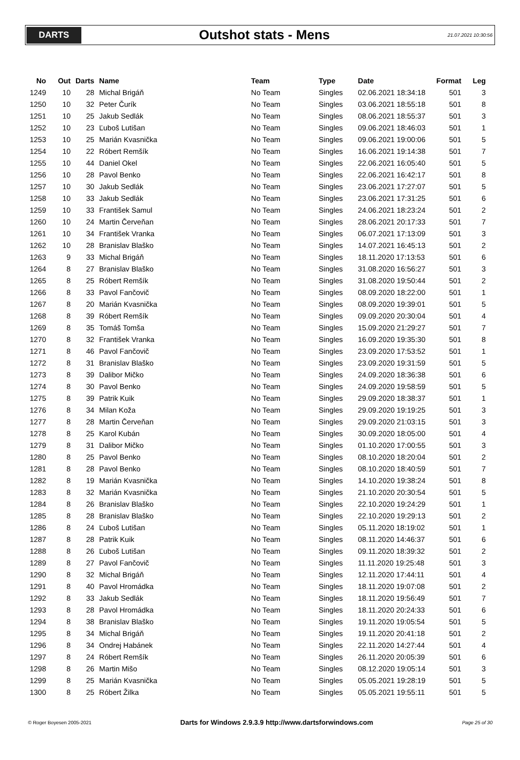DARTS
Outshot stats - Mens
21.07.2021 10:30:56
| No | Out | Darts | Name | Team | Type | Date | Format | Leg |
| --- | --- | --- | --- | --- | --- | --- | --- | --- |
| 1249 | 10 | 28 | Michal Brigáň | No Team | Singles | 02.06.2021 18:34:18 | 501 | 3 |
| 1250 | 10 | 32 | Peter Čurík | No Team | Singles | 03.06.2021 18:55:18 | 501 | 8 |
| 1251 | 10 | 25 | Jakub Sedlák | No Team | Singles | 08.06.2021 18:55:37 | 501 | 3 |
| 1252 | 10 | 23 | Ľuboš Lutišan | No Team | Singles | 09.06.2021 18:46:03 | 501 | 1 |
| 1253 | 10 | 25 | Marián Kvasnička | No Team | Singles | 09.06.2021 19:00:06 | 501 | 5 |
| 1254 | 10 | 22 | Róbert Remšík | No Team | Singles | 16.06.2021 19:14:38 | 501 | 7 |
| 1255 | 10 | 44 | Daniel Okel | No Team | Singles | 22.06.2021 16:05:40 | 501 | 5 |
| 1256 | 10 | 28 | Pavol Benko | No Team | Singles | 22.06.2021 16:42:17 | 501 | 8 |
| 1257 | 10 | 30 | Jakub Sedlák | No Team | Singles | 23.06.2021 17:27:07 | 501 | 5 |
| 1258 | 10 | 33 | Jakub Sedlák | No Team | Singles | 23.06.2021 17:31:25 | 501 | 6 |
| 1259 | 10 | 33 | František Samul | No Team | Singles | 24.06.2021 18:23:24 | 501 | 2 |
| 1260 | 10 | 24 | Martin Červeňan | No Team | Singles | 28.06.2021 20:17:33 | 501 | 7 |
| 1261 | 10 | 34 | František Vranka | No Team | Singles | 06.07.2021 17:13:09 | 501 | 3 |
| 1262 | 10 | 28 | Branislav Blaško | No Team | Singles | 14.07.2021 16:45:13 | 501 | 2 |
| 1263 | 9 | 33 | Michal Brigáň | No Team | Singles | 18.11.2020 17:13:53 | 501 | 6 |
| 1264 | 8 | 27 | Branislav Blaško | No Team | Singles | 31.08.2020 16:56:27 | 501 | 3 |
| 1265 | 8 | 25 | Róbert Remšík | No Team | Singles | 31.08.2020 19:50:44 | 501 | 2 |
| 1266 | 8 | 33 | Pavol Fančovič | No Team | Singles | 08.09.2020 18:22:00 | 501 | 1 |
| 1267 | 8 | 20 | Marián Kvasnička | No Team | Singles | 08.09.2020 19:39:01 | 501 | 5 |
| 1268 | 8 | 39 | Róbert Remšík | No Team | Singles | 09.09.2020 20:30:04 | 501 | 4 |
| 1269 | 8 | 35 | Tomáš Tomša | No Team | Singles | 15.09.2020 21:29:27 | 501 | 7 |
| 1270 | 8 | 32 | František Vranka | No Team | Singles | 16.09.2020 19:35:30 | 501 | 8 |
| 1271 | 8 | 46 | Pavol Fančovič | No Team | Singles | 23.09.2020 17:53:52 | 501 | 1 |
| 1272 | 8 | 31 | Branislav Blaško | No Team | Singles | 23.09.2020 19:31:59 | 501 | 5 |
| 1273 | 8 | 39 | Dalibor Mičko | No Team | Singles | 24.09.2020 18:36:38 | 501 | 6 |
| 1274 | 8 | 30 | Pavol Benko | No Team | Singles | 24.09.2020 19:58:59 | 501 | 5 |
| 1275 | 8 | 39 | Patrik Kuik | No Team | Singles | 29.09.2020 18:38:37 | 501 | 1 |
| 1276 | 8 | 34 | Milan Koža | No Team | Singles | 29.09.2020 19:19:25 | 501 | 3 |
| 1277 | 8 | 28 | Martin Červeňan | No Team | Singles | 29.09.2020 21:03:15 | 501 | 3 |
| 1278 | 8 | 25 | Karol Kubán | No Team | Singles | 30.09.2020 18:05:00 | 501 | 4 |
| 1279 | 8 | 31 | Dalibor Mičko | No Team | Singles | 01.10.2020 17:00:55 | 501 | 3 |
| 1280 | 8 | 25 | Pavol Benko | No Team | Singles | 08.10.2020 18:20:04 | 501 | 2 |
| 1281 | 8 | 28 | Pavol Benko | No Team | Singles | 08.10.2020 18:40:59 | 501 | 7 |
| 1282 | 8 | 19 | Marián Kvasnička | No Team | Singles | 14.10.2020 19:38:24 | 501 | 8 |
| 1283 | 8 | 32 | Marián Kvasnička | No Team | Singles | 21.10.2020 20:30:54 | 501 | 5 |
| 1284 | 8 | 26 | Branislav Blaško | No Team | Singles | 22.10.2020 19:24:29 | 501 | 1 |
| 1285 | 8 | 28 | Branislav Blaško | No Team | Singles | 22.10.2020 19:29:13 | 501 | 2 |
| 1286 | 8 | 24 | Ľuboš Lutišan | No Team | Singles | 05.11.2020 18:19:02 | 501 | 1 |
| 1287 | 8 | 28 | Patrik Kuik | No Team | Singles | 08.11.2020 14:46:37 | 501 | 6 |
| 1288 | 8 | 26 | Ľuboš Lutišan | No Team | Singles | 09.11.2020 18:39:32 | 501 | 2 |
| 1289 | 8 | 27 | Pavol Fančovič | No Team | Singles | 11.11.2020 19:25:48 | 501 | 3 |
| 1290 | 8 | 32 | Michal Brigáň | No Team | Singles | 12.11.2020 17:44:11 | 501 | 4 |
| 1291 | 8 | 40 | Pavol Hromádka | No Team | Singles | 18.11.2020 19:07:08 | 501 | 2 |
| 1292 | 8 | 33 | Jakub Sedlák | No Team | Singles | 18.11.2020 19:56:49 | 501 | 7 |
| 1293 | 8 | 28 | Pavol Hromádka | No Team | Singles | 18.11.2020 20:24:33 | 501 | 6 |
| 1294 | 8 | 38 | Branislav Blaško | No Team | Singles | 19.11.2020 19:05:54 | 501 | 5 |
| 1295 | 8 | 34 | Michal Brigáň | No Team | Singles | 19.11.2020 20:41:18 | 501 | 2 |
| 1296 | 8 | 34 | Ondrej Habánek | No Team | Singles | 22.11.2020 14:27:44 | 501 | 4 |
| 1297 | 8 | 24 | Róbert Remšík | No Team | Singles | 26.11.2020 20:05:39 | 501 | 6 |
| 1298 | 8 | 26 | Martin Mišo | No Team | Singles | 08.12.2020 19:05:14 | 501 | 3 |
| 1299 | 8 | 25 | Marián Kvasnička | No Team | Singles | 05.05.2021 19:28:19 | 501 | 5 |
| 1300 | 8 | 25 | Róbert Žilka | No Team | Singles | 05.05.2021 19:55:11 | 501 | 5 |
© Roger Boyesen 2005-2021 Darts for Windows 2.9.3.9 http://www.dartsforwindows.com Page 25 of 30